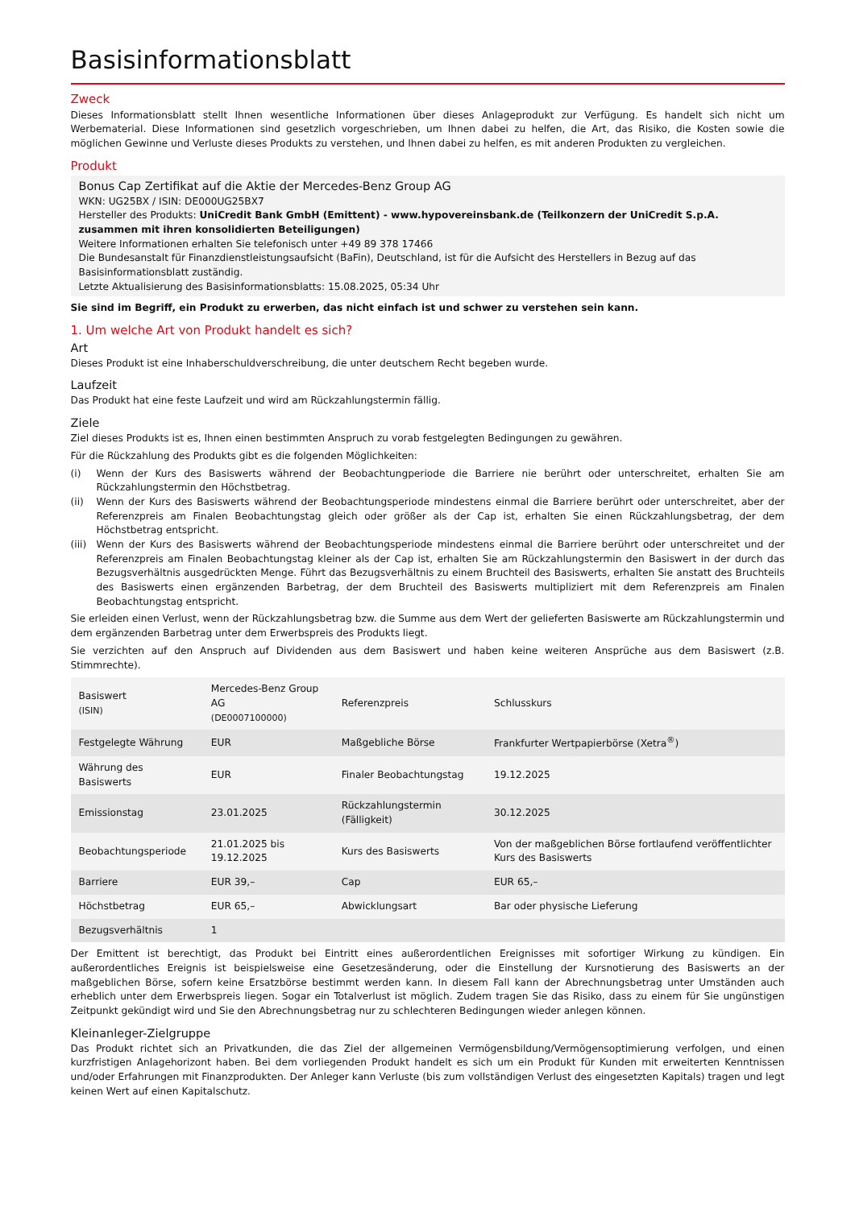Basisinformationsblatt
Zweck
Dieses Informationsblatt stellt Ihnen wesentliche Informationen über dieses Anlageprodukt zur Verfügung. Es handelt sich nicht um Werbematerial. Diese Informationen sind gesetzlich vorgeschrieben, um Ihnen dabei zu helfen, die Art, das Risiko, die Kosten sowie die möglichen Gewinne und Verluste dieses Produkts zu verstehen, und Ihnen dabei zu helfen, es mit anderen Produkten zu vergleichen.
Produkt
Bonus Cap Zertifikat auf die Aktie der Mercedes-Benz Group AG
WKN: UG25BX / ISIN: DE000UG25BX7
Hersteller des Produkts: UniCredit Bank GmbH (Emittent) - www.hypovereinsbank.de (Teilkonzern der UniCredit S.p.A. zusammen mit ihren konsolidierten Beteiligungen)
Weitere Informationen erhalten Sie telefonisch unter +49 89 378 17466
Die Bundesanstalt für Finanzdienstleistungsaufsicht (BaFin), Deutschland, ist für die Aufsicht des Herstellers in Bezug auf das Basisinformationsblatt zuständig.
Letzte Aktualisierung des Basisinformationsblatts: 15.08.2025, 05:34 Uhr
Sie sind im Begriff, ein Produkt zu erwerben, das nicht einfach ist und schwer zu verstehen sein kann.
1. Um welche Art von Produkt handelt es sich?
Art
Dieses Produkt ist eine Inhaberschuldverschreibung, die unter deutschem Recht begeben wurde.
Laufzeit
Das Produkt hat eine feste Laufzeit und wird am Rückzahlungstermin fällig.
Ziele
Ziel dieses Produkts ist es, Ihnen einen bestimmten Anspruch zu vorab festgelegten Bedingungen zu gewähren.
Für die Rückzahlung des Produkts gibt es die folgenden Möglichkeiten:
(i) Wenn der Kurs des Basiswerts während der Beobachtungperiode die Barriere nie berührt oder unterschreitet, erhalten Sie am Rückzahlungstermin den Höchstbetrag.
(ii) Wenn der Kurs des Basiswerts während der Beobachtungsperiode mindestens einmal die Barriere berührt oder unterschreitet, aber der Referenzpreis am Finalen Beobachtungstag gleich oder größer als der Cap ist, erhalten Sie einen Rückzahlungsbetrag, der dem Höchstbetrag entspricht.
(iii)
Wenn der Kurs des Basiswerts während der Beobachtungsperiode mindestens einmal die Barriere berührt oder unterschreitet und der Referenzpreis am Finalen Beobachtungstag kleiner als der Cap ist, erhalten Sie am Rückzahlungstermin den Basiswert in der durch das Bezugsverhältnis ausgedrückten Menge. Führt das Bezugsverhältnis zu einem Bruchteil des Basiswerts, erhalten Sie anstatt des Bruchteils des Basiswerts einen ergänzenden Barbetrag, der dem Bruchteil des Basiswerts multipliziert mit dem Referenzpreis am Finalen Beobachtungstag entspricht.
Sie erleiden einen Verlust, wenn der Rückzahlungsbetrag bzw. die Summe aus dem Wert der gelieferten Basiswerte am Rückzahlungstermin und dem ergänzenden Barbetrag unter dem Erwerbspreis des Produkts liegt.
Sie verzichten auf den Anspruch auf Dividenden aus dem Basiswert und haben keine weiteren Ansprüche aus dem Basiswert (z.B. Stimmrechte).
| Basiswert (ISIN) | Mercedes-Benz Group AG (DE0007100000) | Referenzpreis | Schlusskurs |
| Festgelegte Währung | EUR | Maßgebliche Börse | Frankfurter Wertpapierbörse (Xetra<sup>®</sup>) |
| Währung des Basiswerts | EUR | Finaler Beobachtungstag | 19.12.2025 |
| Emissionstag | 23.01.2025 | Rückzahlungstermin (Fälligkeit) | 30.12.2025 |
| Beobachtungsperiode | 21.01.2025 bis 19.12.2025 | Kurs des Basiswerts | Von der maßgeblichen Börse fortlaufend veröffentlichter Kurs des Basiswerts |
| Barriere | EUR 39,– | Cap | EUR 65,– |
| Höchstbetrag | EUR 65,– | Abwicklungsart | Bar oder physische Lieferung |
| Bezugsverhältnis | 1 | | |
Der Emittent ist berechtigt, das Produkt bei Eintritt eines außerordentlichen Ereignisses mit sofortiger Wirkung zu kündigen. Ein außerordentliches Ereignis ist beispielsweise eine Gesetzesänderung, oder die Einstellung der Kursnotierung des Basiswerts an der maßgeblichen Börse, sofern keine Ersatzbörse bestimmt werden kann. In diesem Fall kann der Abrechnungsbetrag unter Umständen auch erheblich unter dem Erwerbspreis liegen. Sogar ein Totalverlust ist möglich. Zudem tragen Sie das Risiko, dass zu einem für Sie ungünstigen Zeitpunkt gekündigt wird und Sie den Abrechnungsbetrag nur zu schlechteren Bedingungen wieder anlegen können.
Kleinanleger-Zielgruppe
Das Produkt richtet sich an Privatkunden, die das Ziel der allgemeinen Vermögensbildung/Vermögensoptimierung verfolgen, und einen kurzfristigen Anlagehorizont haben. Bei dem vorliegenden Produkt handelt es sich um ein Produkt für Kunden mit erweiterten Kenntnissen und/oder Erfahrungen mit Finanzprodukten. Der Anleger kann Verluste (bis zum vollständigen Verlust des eingesetzten Kapitals) tragen und legt keinen Wert auf einen Kapitalschutz.